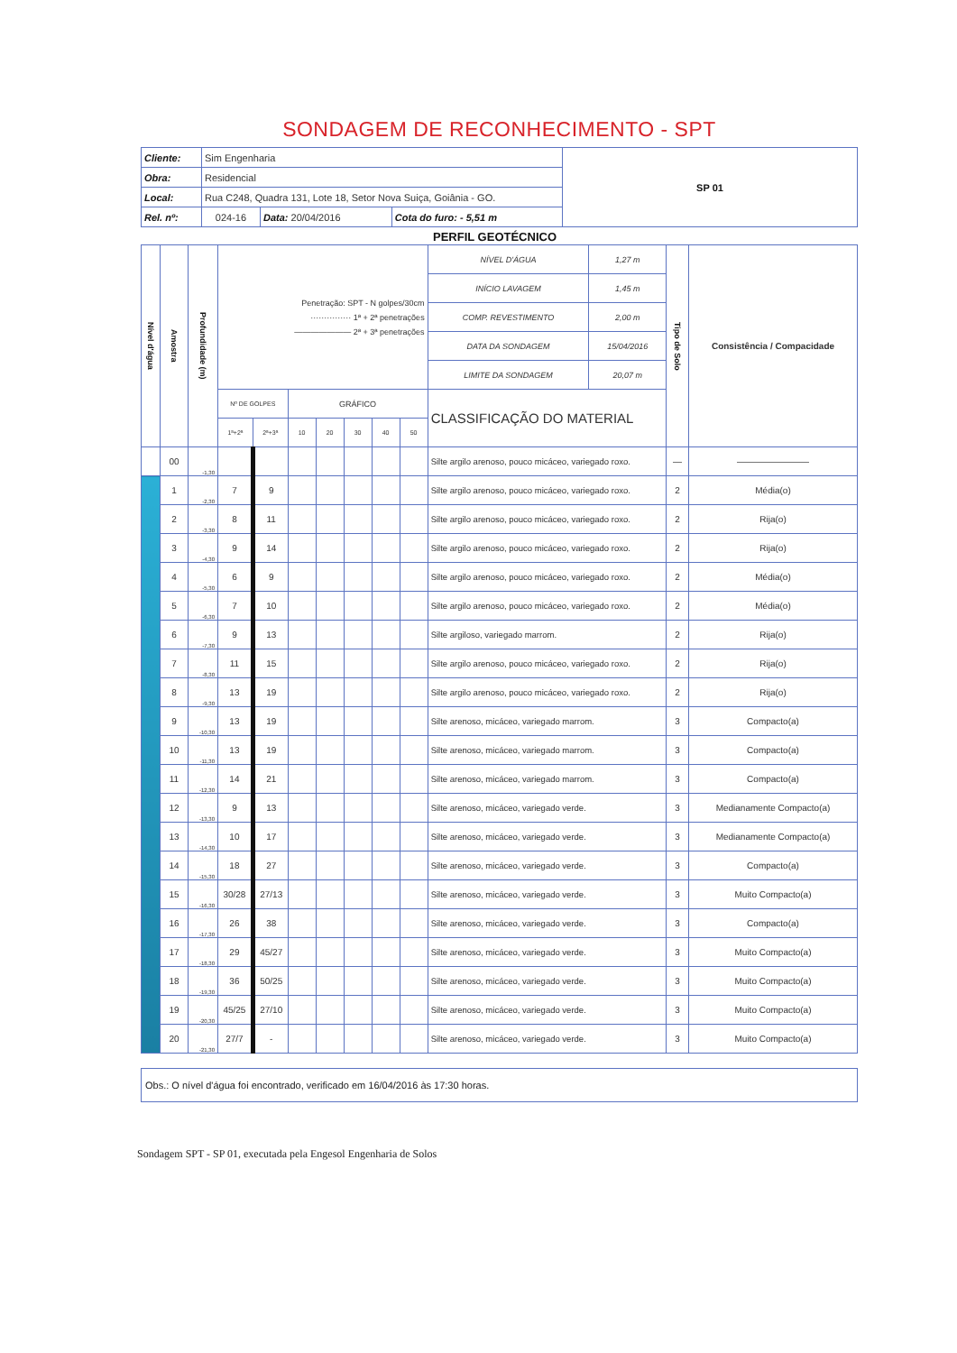SONDAGEM DE RECONHECIMENTO - SPT
| Cliente: | Sim Engenharia | | | SP 01 |
| Obra: | Residencial | | | |
| Local: | Rua C248, Quadra 131, Lote 18, Setor Nova Suiça, Goiânia - GO. | | | |
| Rel. nº: | 024-16 | Data: 20/04/2016 | Cota do furo: - 5,51 m | |
PERFIL GEOTÉCNICO
| Nível d'água | Amostra | Profundidade (m) | Penetração: SPT - N golpes/30cm ··············· 1ª + 2ª penetrações ——————— 2ª + 3ª penetrações | | | | | | | NÍVEL D'ÁGUA | 1,27 m | Tipo de Solo | Consistência / Compacidade |
| | | | | | | | | | | INÍCIO LAVAGEM | 1,45 m | | |
| | | | | | | | | | | COMP. REVESTIMENTO | 2,00 m | | |
| | | | | | | | | | | DATA DA SONDAGEM | 15/04/2016 | | |
| | | | | | | | | | | LIMITE DA SONDAGEM | 20,07 m | | |
| | | | Nº DE GOLPES | | GRÁFICO | | | | | CLASSIFICAÇÃO DO MATERIAL | | | |
| | | | 1ª+2ª | 2ª+3ª | 10 | 20 | 30 | 40 | 50 | | | | |
| | 00 | -1,30 | | | | | | | | Silte argilo arenoso, pouco micáceo, variegado roxo. | | — | ———————— |
| | 1 | -2,30 | 7 | 9 | | | | | | Silte argilo arenoso, pouco micáceo, variegado roxo. | | 2 | Média(o) |
| | 2 | -3,30 | 8 | 11 | | | | | | Silte argilo arenoso, pouco micáceo, variegado roxo. | | 2 | Rija(o) |
| | 3 | -4,30 | 9 | 14 | | | | | | Silte argilo arenoso, pouco micáceo, variegado roxo. | | 2 | Rija(o) |
| | 4 | -5,30 | 6 | 9 | | | | | | Silte argilo arenoso, pouco micáceo, variegado roxo. | | 2 | Média(o) |
| | 5 | -6,30 | 7 | 10 | | | | | | Silte argilo arenoso, pouco micáceo, variegado roxo. | | 2 | Média(o) |
| | 6 | -7,30 | 9 | 13 | | | | | | Silte argiloso, variegado marrom. | | 2 | Rija(o) |
| | 7 | -8,30 | 11 | 15 | | | | | | Silte argilo arenoso, pouco micáceo, variegado roxo. | | 2 | Rija(o) |
| | 8 | -9,30 | 13 | 19 | | | | | | Silte argilo arenoso, pouco micáceo, variegado roxo. | | 2 | Rija(o) |
| | 9 | -10,30 | 13 | 19 | | | | | | Silte arenoso, micáceo, variegado marrom. | | 3 | Compacto(a) |
| | 10 | -11,30 | 13 | 19 | | | | | | Silte arenoso, micáceo, variegado marrom. | | 3 | Compacto(a) |
| | 11 | -12,30 | 14 | 21 | | | | | | Silte arenoso, micáceo, variegado marrom. | | 3 | Compacto(a) |
| | 12 | -13,30 | 9 | 13 | | | | | | Silte arenoso, micáceo, variegado verde. | | 3 | Medianamente Compacto(a) |
| | 13 | -14,30 | 10 | 17 | | | | | | Silte arenoso, micáceo, variegado verde. | | 3 | Medianamente Compacto(a) |
| | 14 | -15,30 | 18 | 27 | | | | | | Silte arenoso, micáceo, variegado verde. | | 3 | Compacto(a) |
| | 15 | -16,30 | 30/28 | 27/13 | | | | | | Silte arenoso, micáceo, variegado verde. | | 3 | Muito Compacto(a) |
| | 16 | -17,30 | 26 | 38 | | | | | | Silte arenoso, micáceo, variegado verde. | | 3 | Compacto(a) |
| | 17 | -18,30 | 29 | 45/27 | | | | | | Silte arenoso, micáceo, variegado verde. | | 3 | Muito Compacto(a) |
| | 18 | -19,30 | 36 | 50/25 | | | | | | Silte arenoso, micáceo, variegado verde. | | 3 | Muito Compacto(a) |
| | 19 | -20,30 | 45/25 | 27/10 | | | | | | Silte arenoso, micáceo, variegado verde. | | 3 | Muito Compacto(a) |
| | 20 | -21,30 | 27/7 | - | | | | | | Silte arenoso, micáceo, variegado verde. | | 3 | Muito Compacto(a) |
Obs.: O nível d'água foi encontrado, verificado em 16/04/2016 às 17:30 horas.
Sondagem SPT - SP 01, executada pela Engesol Engenharia de Solos